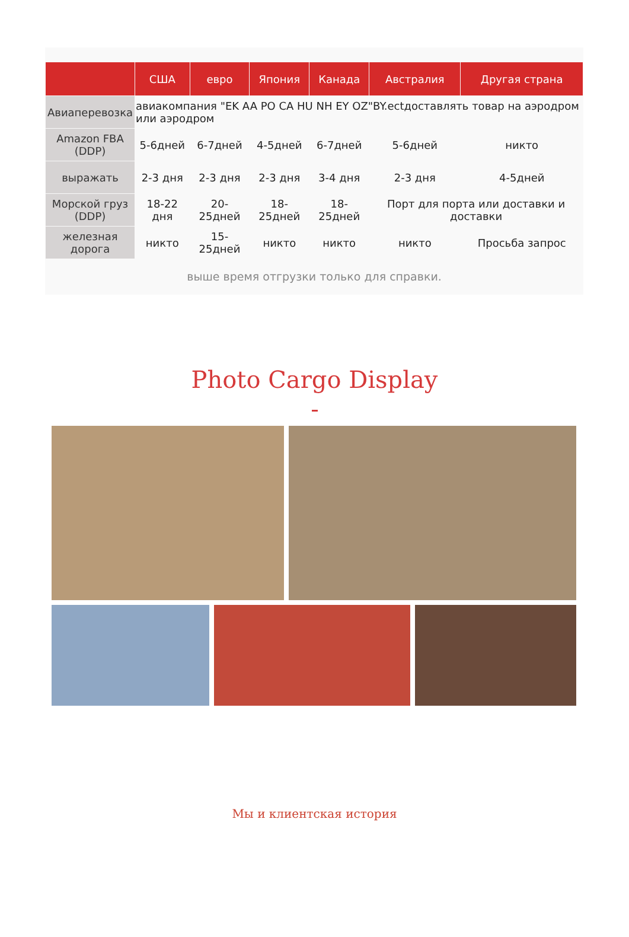| | США | евро | Япония | Канада | Австралия | Другая страна |
| --- | --- | --- | --- | --- | --- | --- |
| Авиаперевозка | авиакомпания "EK AA PO CA HU NH EY OZ"BY.ectдоставлять товар на аэродром или аэродром | | | | | |
| Amazon FBA (DDP) | 5-6дней | 6-7дней | 4-5дней | 6-7дней | 5-6дней | никто |
| выражать | 2-3 дня | 2-3 дня | 2-3 дня | 3-4 дня | 2-3 дня | 4-5дней |
| Морской груз (DDP) | 18-22 дня | 20-25дней | 18-25дней | 18-25дней | Порт для порта или доставки и доставки | |
| железная дорога | никто | 15-25дней | никто | никто | никто | Просьба запрос |
выше время отгрузки только для справки.
Photo Cargo Display
Мы и клиентская история